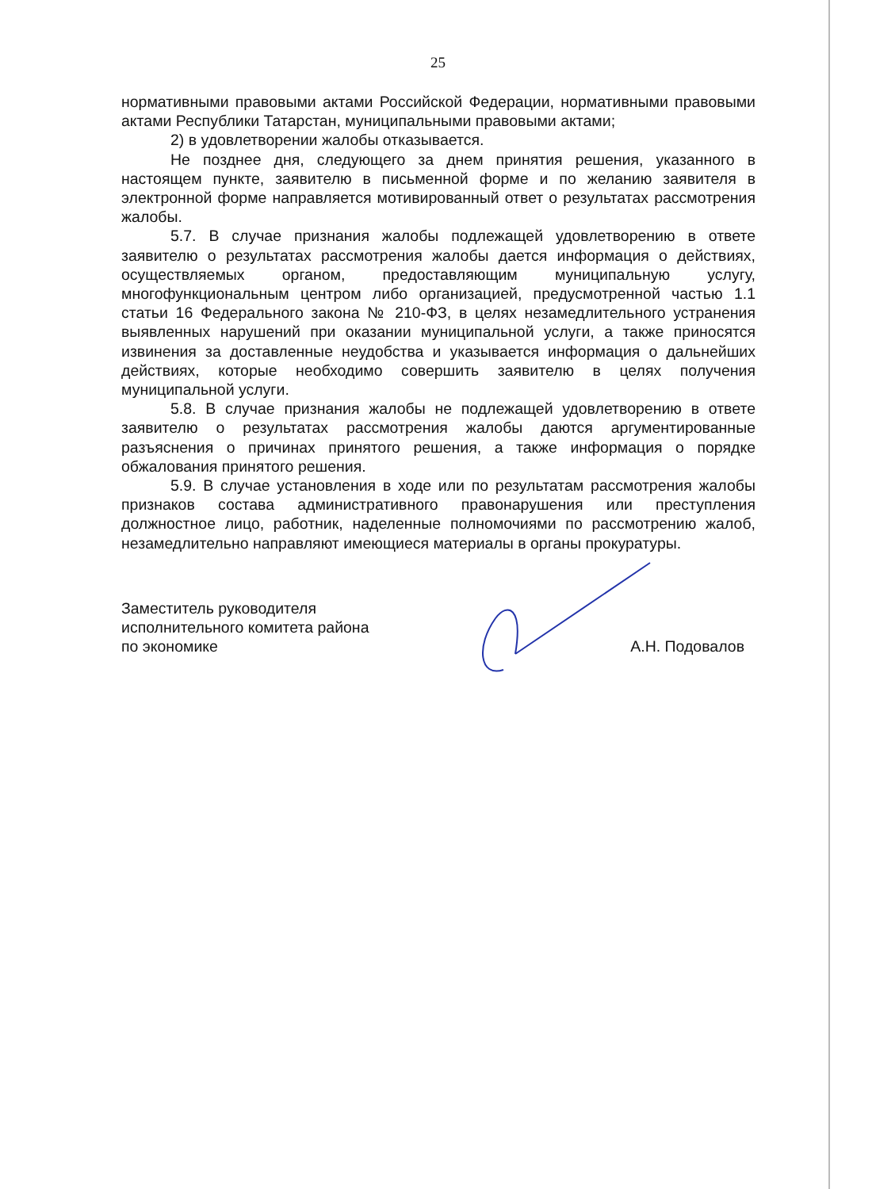25
нормативными правовыми актами Российской Федерации, нормативными правовыми актами Республики Татарстан, муниципальными правовыми актами;
2) в удовлетворении жалобы отказывается.
Не позднее дня, следующего за днем принятия решения, указанного в настоящем пункте, заявителю в письменной форме и по желанию заявителя в электронной форме направляется мотивированный ответ о результатах рассмотрения жалобы.
5.7. В случае признания жалобы подлежащей удовлетворению в ответе заявителю о результатах рассмотрения жалобы дается информация о действиях, осуществляемых органом, предоставляющим муниципальную услугу, многофункциональным центром либо организацией, предусмотренной частью 1.1 статьи 16 Федерального закона № 210-ФЗ, в целях незамедлительного устранения выявленных нарушений при оказании муниципальной услуги, а также приносятся извинения за доставленные неудобства и указывается информация о дальнейших действиях, которые необходимо совершить заявителю в целях получения муниципальной услуги.
5.8. В случае признания жалобы не подлежащей удовлетворению в ответе заявителю о результатах рассмотрения жалобы даются аргументированные разъяснения о причинах принятого решения, а также информация о порядке обжалования принятого решения.
5.9. В случае установления в ходе или по результатам рассмотрения жалобы признаков состава административного правонарушения или преступления должностное лицо, работник, наделенные полномочиями по рассмотрению жалоб, незамедлительно направляют имеющиеся материалы в органы прокуратуры.
Заместитель руководителя
исполнительного комитета района
по экономике
А.Н. Подовалов